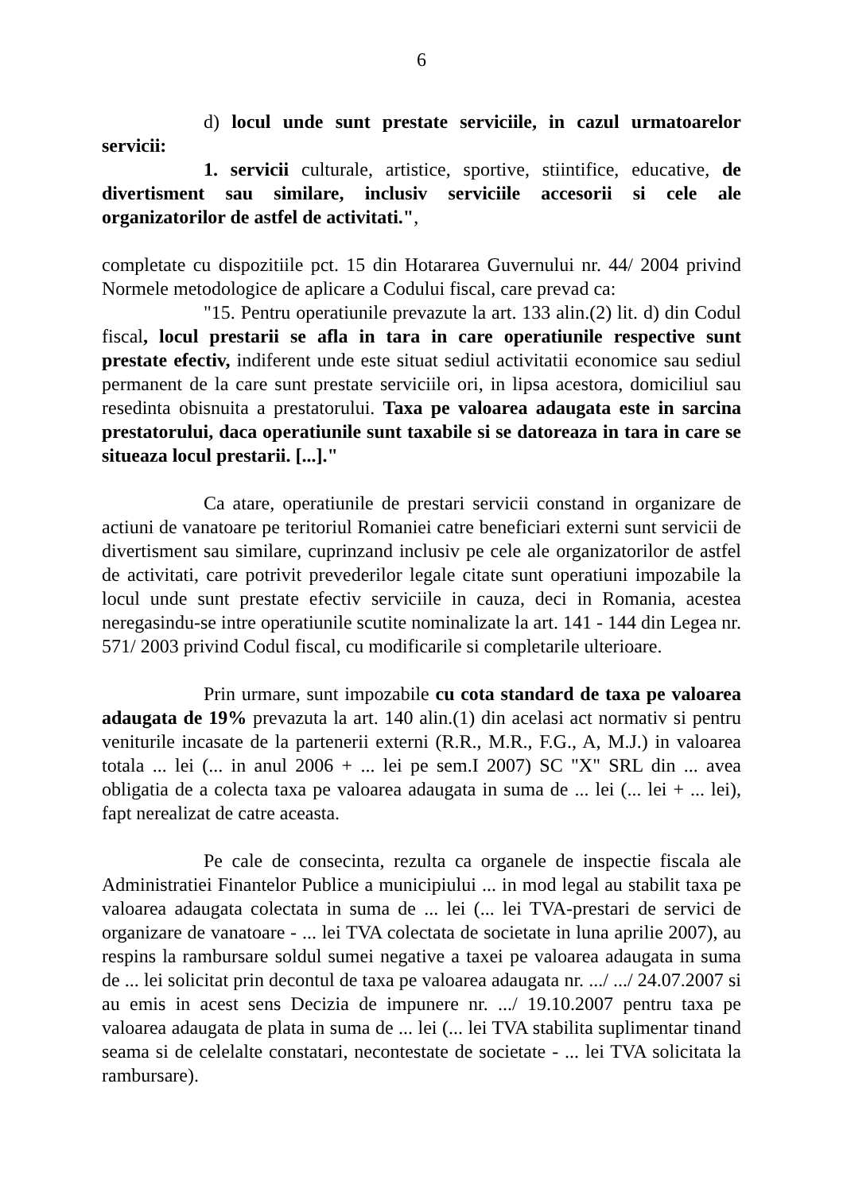6
d) locul unde sunt prestate serviciile, in cazul urmatoarelor servicii:
1. servicii culturale, artistice, sportive, stiintifice, educative, de divertisment sau similare, inclusiv serviciile accesorii si cele ale organizatorilor de astfel de activitati.",
completate cu dispozitiile pct. 15 din Hotararea Guvernului nr. 44/ 2004 privind Normele metodologice de aplicare a Codului fiscal, care prevad ca:
"15. Pentru operatiunile prevazute la art. 133 alin.(2) lit. d) din Codul fiscal, locul prestarii se afla in tara in care operatiunile respective sunt prestate efectiv, indiferent unde este situat sediul activitatii economice sau sediul permanent de la care sunt prestate serviciile ori, in lipsa acestora, domiciliul sau resedinta obisnuita a prestatorului. Taxa pe valoarea adaugata este in sarcina prestatorului, daca operatiunile sunt taxabile si se datoreaza in tara in care se situeaza locul prestarii. [...]."
Ca atare, operatiunile de prestari servicii constand in organizare de actiuni de vanatoare pe teritoriul Romaniei catre beneficiari externi sunt servicii de divertisment sau similare, cuprinzand inclusiv pe cele ale organizatorilor de astfel de activitati, care potrivit prevederilor legale citate sunt operatiuni impozabile la locul unde sunt prestate efectiv serviciile in cauza, deci in Romania, acestea neregasindu-se intre operatiunile scutite nominalizate la art. 141 - 144 din Legea nr. 571/ 2003 privind Codul fiscal, cu modificarile si completarile ulterioare.
Prin urmare, sunt impozabile cu cota standard de taxa pe valoarea adaugata de 19% prevazuta la art. 140 alin.(1) din acelasi act normativ si pentru veniturile incasate de la partenerii externi (R.R., M.R., F.G., A, M.J.) in valoarea totala ... lei (... in anul 2006 + ... lei pe sem.I 2007) SC "X" SRL din ... avea obligatia de a colecta taxa pe valoarea adaugata in suma de ... lei (... lei + ... lei), fapt nerealizat de catre aceasta.
Pe cale de consecinta, rezulta ca organele de inspectie fiscala ale Administratiei Finantelor Publice a municipiului ... in mod legal au stabilit taxa pe valoarea adaugata colectata in suma de ... lei (... lei TVA-prestari de servici de organizare de vanatoare - ... lei TVA colectata de societate in luna aprilie 2007), au respins la rambursare soldul sumei negative a taxei pe valoarea adaugata in suma de ... lei solicitat prin decontul de taxa pe valoarea adaugata nr. .../ .../ 24.07.2007 si au emis in acest sens Decizia de impunere nr. .../ 19.10.2007 pentru taxa pe valoarea adaugata de plata in suma de ... lei (... lei TVA stabilita suplimentar tinand seama si de celelalte constatari, necontestate de societate - ... lei TVA solicitata la rambursare).